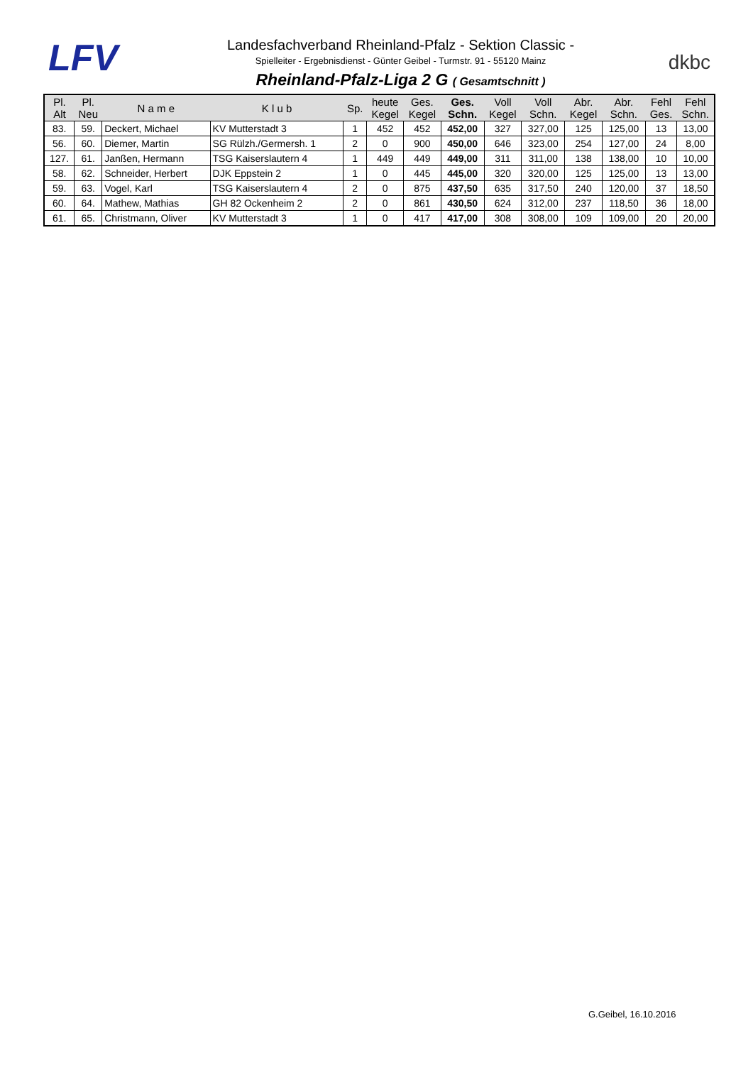LFV
Landesfachverband Rheinland-Pfalz - Sektion Classic -
Spielleiter - Ergebnisdienst - Günter Geibel - Turmstr. 91 - 55120 Mainz
Rheinland-Pfalz-Liga 2 G ( Gesamtschnitt )
dkbc
| Pl. Alt | Pl. Neu | N a m e | K l u b | Sp. | heute Kegel | Ges. Kegel | Ges. Schn. | Voll Kegel | Voll Schn. | Abr. Kegel | Abr. Schn. | Fehl Ges. | Fehl Schn. |
| --- | --- | --- | --- | --- | --- | --- | --- | --- | --- | --- | --- | --- | --- |
| 83. | 59. | Deckert, Michael | KV Mutterstadt 3 | 1 | 452 | 452 | 452,00 | 327 | 327,00 | 125 | 125,00 | 13 | 13,00 |
| 56. | 60. | Diemer, Martin | SG Rülzh./Germersh. 1 | 2 | 0 | 900 | 450,00 | 646 | 323,00 | 254 | 127,00 | 24 | 8,00 |
| 127. | 61. | Janßen, Hermann | TSG Kaiserslautern 4 | 1 | 449 | 449 | 449,00 | 311 | 311,00 | 138 | 138,00 | 10 | 10,00 |
| 58. | 62. | Schneider, Herbert | DJK Eppstein 2 | 1 | 0 | 445 | 445,00 | 320 | 320,00 | 125 | 125,00 | 13 | 13,00 |
| 59. | 63. | Vogel, Karl | TSG Kaiserslautern 4 | 2 | 0 | 875 | 437,50 | 635 | 317,50 | 240 | 120,00 | 37 | 18,50 |
| 60. | 64. | Mathew, Mathias | GH 82 Ockenheim 2 | 2 | 0 | 861 | 430,50 | 624 | 312,00 | 237 | 118,50 | 36 | 18,00 |
| 61. | 65. | Christmann, Oliver | KV Mutterstadt 3 | 1 | 0 | 417 | 417,00 | 308 | 308,00 | 109 | 109,00 | 20 | 20,00 |
G.Geibel, 16.10.2016